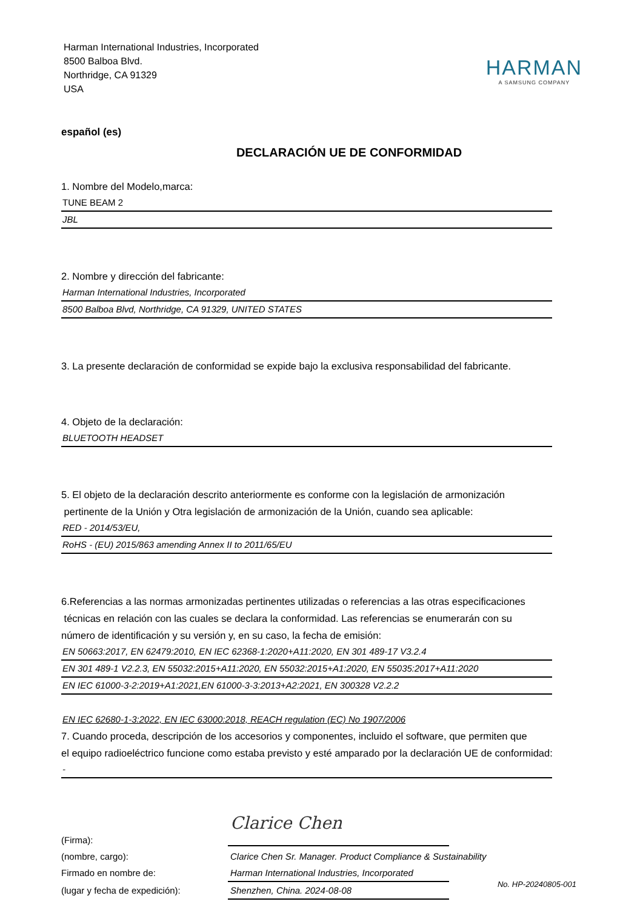Harman International Industries, Incorporated
8500 Balboa Blvd.
Northridge, CA 91329
USA
HARMAN
A SAMSUNG COMPANY
español (es)
DECLARACIÓN UE DE CONFORMIDAD
1. Nombre del Modelo,marca:
TUNE BEAM 2
JBL
2. Nombre y dirección del fabricante:
Harman International Industries, Incorporated
8500 Balboa Blvd, Northridge, CA 91329, UNITED STATES
3. La presente declaración de conformidad se expide bajo la exclusiva responsabilidad del fabricante.
4. Objeto de la declaración:
BLUETOOTH HEADSET
5. El objeto de la declaración descrito anteriormente es conforme con la legislación de armonización
pertinente de la Unión y Otra legislación de armonización de la Unión, cuando sea aplicable:
RED - 2014/53/EU,
RoHS - (EU) 2015/863 amending Annex II to 2011/65/EU
6.Referencias a las normas armonizadas pertinentes utilizadas o referencias a las otras especificaciones
técnicas en relación con las cuales se declara la conformidad. Las referencias se enumerarán con su
número de identificación y su versión y, en su caso, la fecha de emisión:
EN 50663:2017, EN 62479:2010, EN IEC 62368-1:2020+A11:2020, EN 301 489-17 V3.2.4
EN 301 489-1 V2.2.3, EN 55032:2015+A11:2020, EN 55032:2015+A1:2020, EN 55035:2017+A11:2020
EN IEC 61000-3-2:2019+A1:2021,EN 61000-3-3:2013+A2:2021, EN 300328 V2.2.2
EN IEC 62680-1-3:2022, EN IEC 63000:2018, REACH regulation (EC) No 1907/2006
7. Cuando proceda, descripción de los accesorios y componentes, incluido el software, que permiten que
el equipo radioeléctrico funcione como estaba previsto y esté amparado por la declaración UE de conformidad:
-
(Firma):
Clarice Chen
(nombre, cargo):
Clarice Chen Sr. Manager. Product Compliance & Sustainability
Firmado en nombre de:
Harman International Industries, Incorporated
(lugar y fecha de expedición):
Shenzhen, China. 2024-08-08
No. HP-20240805-001